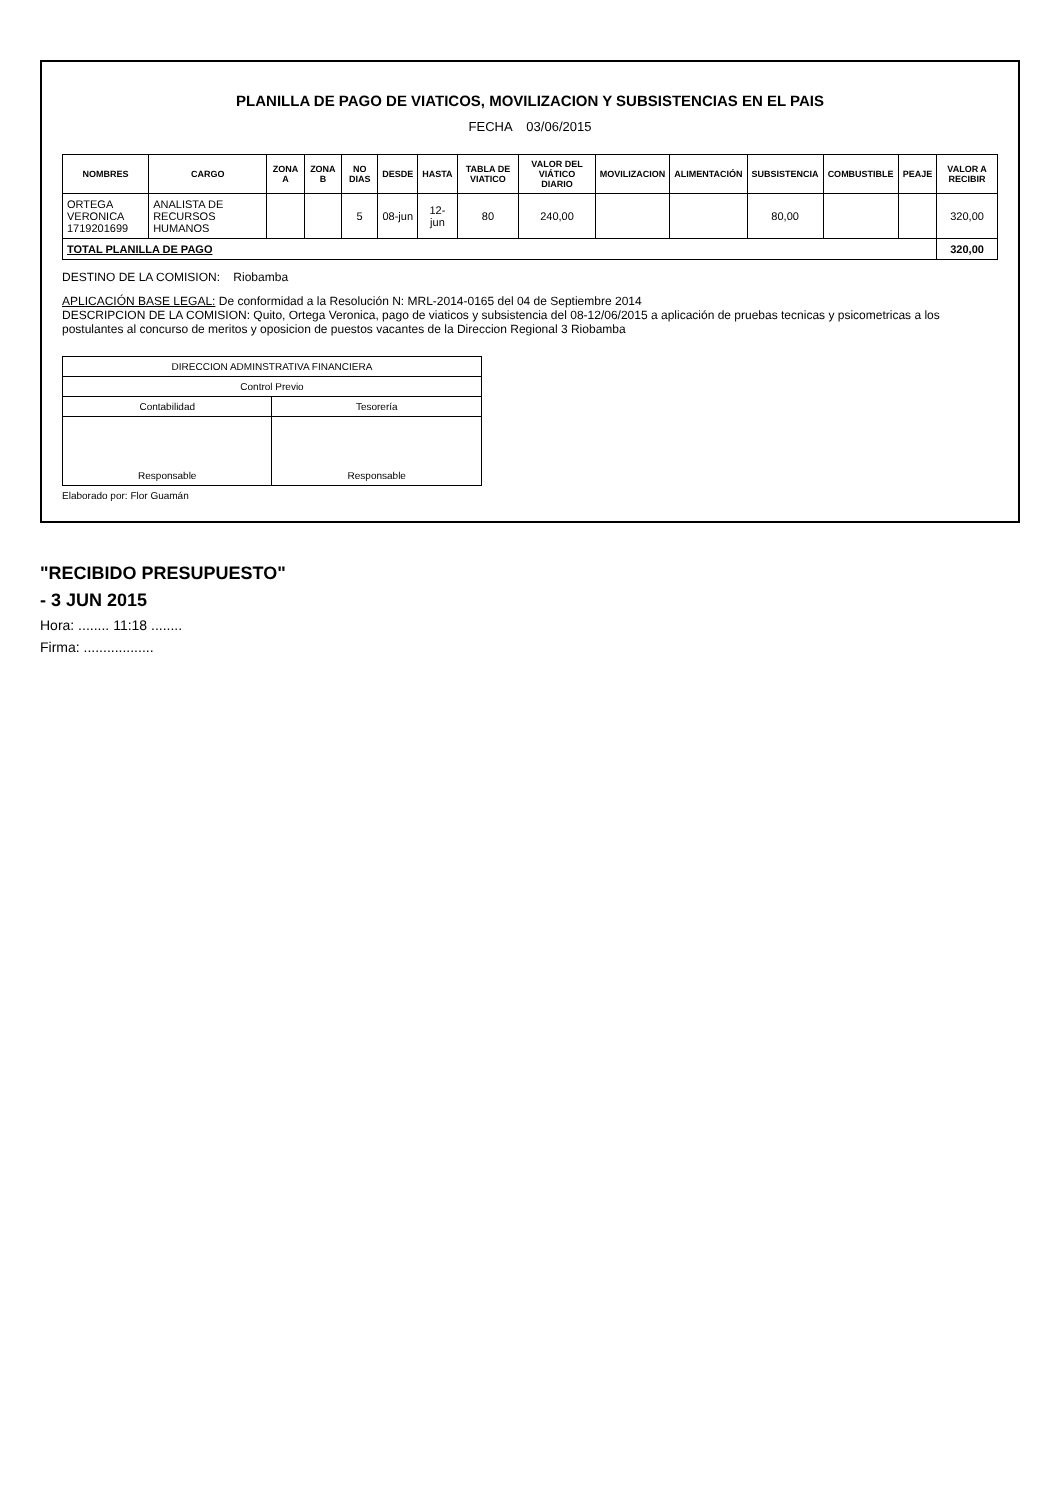PLANILLA DE PAGO DE VIATICOS, MOVILIZACION Y SUBSISTENCIAS EN EL PAIS
FECHA 03/06/2015
| NOMBRES | CARGO | ZONA A | ZONA B | NO DIAS | DESDE | HASTA | TABLA DE VIATICO | VALOR DEL VIÁTICO DIARIO | MOVILIZACION | ALIMENTACIÓN | SUBSISTENCIA | COMBUSTIBLE | PEAJE | VALOR A RECIBIR |
| --- | --- | --- | --- | --- | --- | --- | --- | --- | --- | --- | --- | --- | --- | --- |
| ORTEGA VERONICA 1719201699 | ANALISTA DE RECURSOS HUMANOS | | | 5 | 08-jun | 12-jun | 80 | 240,00 | | | 80,00 | | | 320,00 |
| TOTAL PLANILLA DE PAGO | | | | | | | | | | | | | | 320,00 |
DESTINO DE LA COMISION: Riobamba
APLICACIÓN BASE LEGAL: De conformidad a la Resolución N: MRL-2014-0165 del 04 de Septiembre 2014
DESCRIPCION DE LA COMISION: Quito, Ortega Veronica, pago de viaticos y subsistencia del 08-12/06/2015 a aplicación de pruebas tecnicas y psicometricas a los postulantes al concurso de meritos y oposicion de puestos vacantes de la Direccion Regional 3 Riobamba
| DIRECCION ADMINSTRATIVA FINANCIERA | |
| Control Previo | |
| Contabilidad | Tesorería |
| Responsable | Responsable |
Elaborado por: Flor Guamán
"RECIBIDO PRESUPUESTO"
- 3 JUN 2015
Hora: ........ 11:18 ........
Firma: ..................